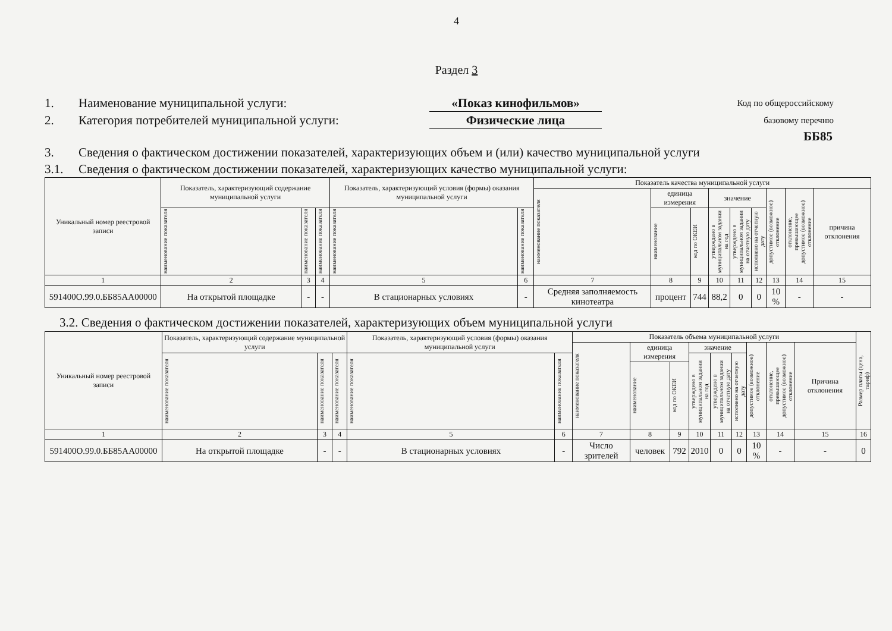4
Раздел 3
1. Наименование муниципальной услуги: «Показ кинофильмов» Код по общероссийскому
2. Категория потребителей муниципальной услуги: Физические лица базовому перечню
ББ85
3. Сведения о фактическом достижении показателей, характеризующих объем и (или) качество муниципальной услуги
3.1. Сведения о фактическом достижении показателей, характеризующих качество муниципальной услуги:
| Уникальный номер реестровой записи | Показатель, характеризующий содержание муниципальной услуги | | | Показатель, характеризующий условия (формы) оказания муниципальной услуги | | Показатель качества муниципальной услуги | | | | | | | | |
| --- | --- | --- | --- | --- | --- | --- | --- | --- | --- | --- | --- | --- | --- | --- |
| | | | | | | наименование показателя | единица измерения | | значение | | | допустимое (возможное) отклонение | отклонение, превышающее допустимое (возможное) отклонение | причина отклонения |
| | | | | | | | наименование | код по ОКЕИ | | | | | | |
| | наименование показателя | наименование показателя | наименование показателя | наименование показателя | наименование показателя | | | | утверждено в муниципальном задании на год | утверждено в муниципальном задании на отчетную дату | исполнено на отчетную дату | | | |
| 1 | 2 | 3 | 4 | 5 | 6 | 7 | 8 | 9 | 10 | 11 | 12 | 13 | 14 | 15 |
| 591400О.99.0.ББ85АА00000 | На открытой площадке | - | - | В стационарных условиях | - | Средняя заполняемость кинотеатра | процент | 744 | 88,2 | 0 | 0 | 10 % | - | - |
3.2. Сведения о фактическом достижении показателей, характеризующих объем муниципальной услуги
| Уникальный номер реестровой записи | Показатель, характеризующий содержание муниципальной услуги | | | Показатель, характеризующий условия (формы) оказания муниципальной услуги | | Показатель объема муниципальной услуги | | | | | | | | | Размер платы (цена, тариф) |
| --- | --- | --- | --- | --- | --- | --- | --- | --- | --- | --- | --- | --- | --- | --- | --- |
| | | | | | | наименование показателя | единица измерения | | значение | | | допустимое (возможное) отклонение | отклонение, превышающее допустимое (возможное) отклонение | Причина отклонения | |
| | наименование показателя | наименование показателя | наименование показателя | наименование показателя | наименование показателя | | | | утверждено в муниципальном задании на год | утверждено в муниципальном задании на отчетную дату | исполнено на отчетную дату | | | | |
| | | | | | | | наименование | код по ОКЕИ | | | | | | | |
| 1 | 2 | 3 | 4 | 5 | 6 | 7 | 8 | 9 | 10 | 11 | 12 | 13 | 14 | 15 | 16 |
| 591400О.99.0.ББ85АА00000 | На открытой площадке | - | - | В стационарных условиях | - | Число зрителей | человек | 792 | 2010 | 0 | 0 | 10 % | - | - | 0 |